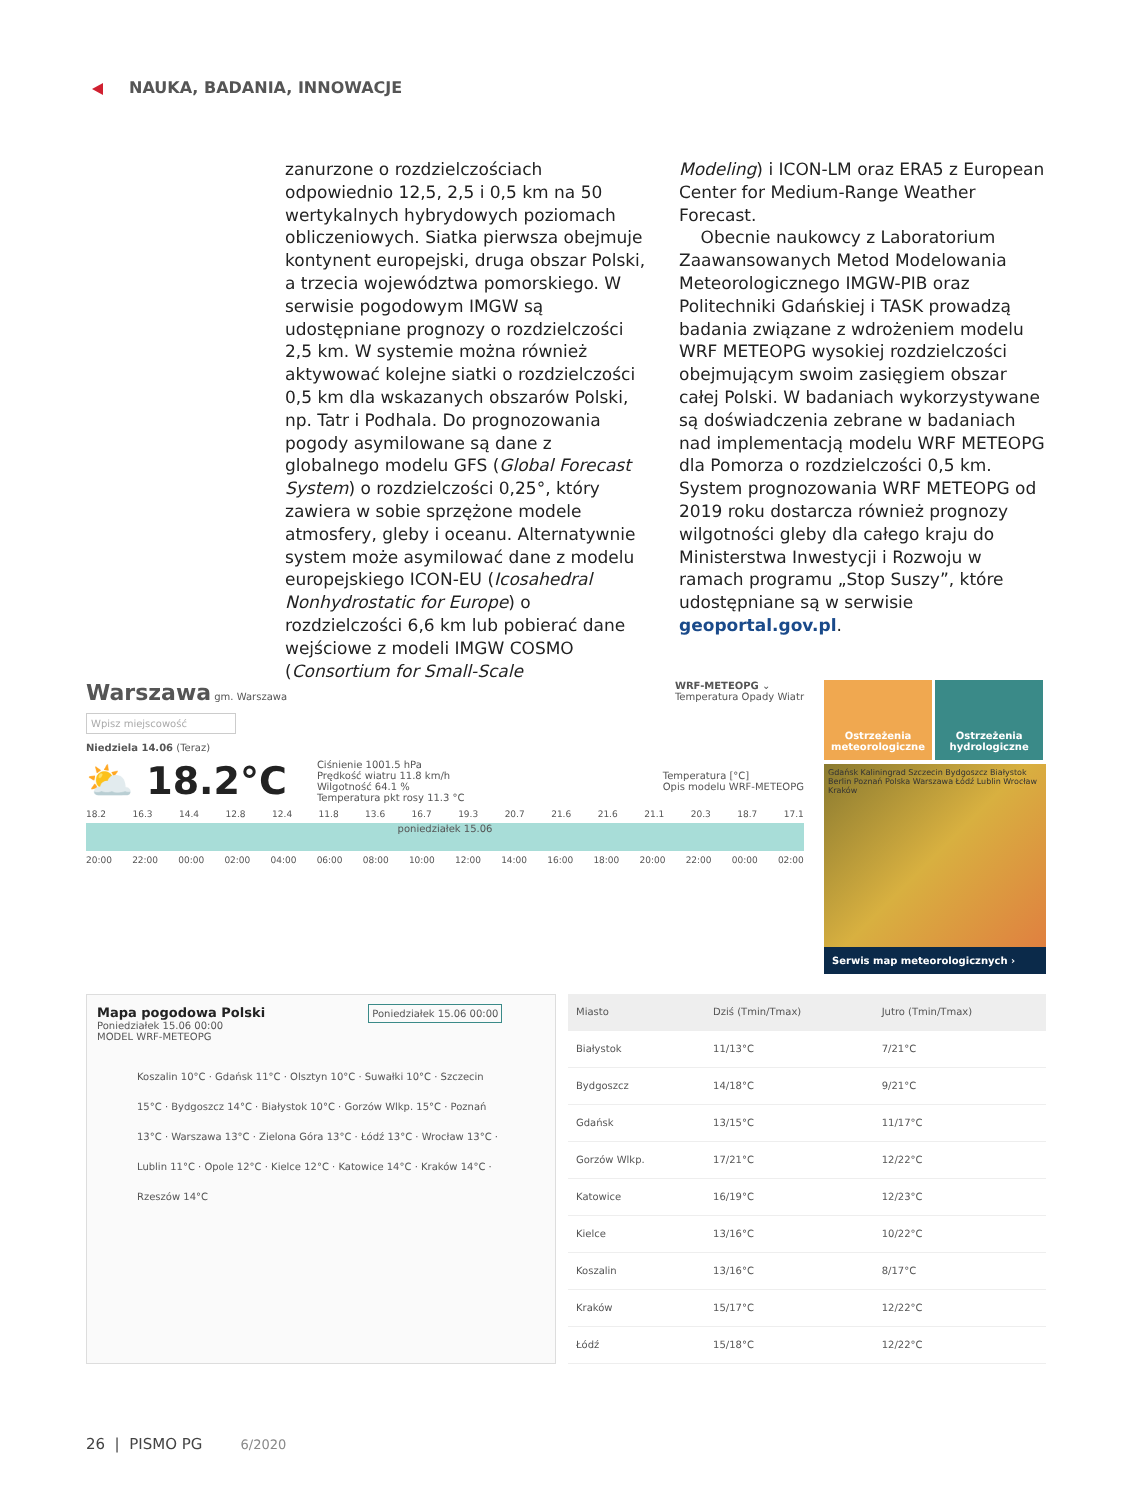NAUKA, BADANIA, INNOWACJE
zanurzone o rozdzielczościach odpowiednio 12,5, 2,5 i 0,5 km na 50 wertykalnych hybrydowych poziomach obliczeniowych. Siatka pierwsza obejmuje kontynent europejski, druga obszar Polski, a trzecia województwa pomorskiego. W serwisie pogodowym IMGW są udostępniane prognozy o rozdzielczości 2,5 km. W systemie można również aktywować kolejne siatki o rozdzielczości 0,5 km dla wskazanych obszarów Polski, np. Tatr i Podhala. Do prognozowania pogody asymilowane są dane z globalnego modelu GFS (Global Forecast System) o rozdzielczości 0,25°, który zawiera w sobie sprzężone modele atmosfery, gleby i oceanu. Alternatywnie system może asymilować dane z modelu europejskiego ICON-EU (Icosahedral Nonhydrostatic for Europe) o rozdzielczości 6,6 km lub pobierać dane wejściowe z modeli IMGW COSMO (Consortium for Small-Scale
Modeling) i ICON-LM oraz ERA5 z European Center for Medium-Range Weather Forecast.
Obecnie naukowcy z Laboratorium Zaawansowanych Metod Modelowania Meteorologicznego IMGW-PIB oraz Politechniki Gdańskiej i TASK prowadzą badania związane z wdrożeniem modelu WRF METEOPG wysokiej rozdzielczości obejmującym swoim zasięgiem obszar całej Polski. W badaniach wykorzystywane są doświadczenia zebrane w badaniach nad implementacją modelu WRF METEOPG dla Pomorza o rozdzielczości 0,5 km. System prognozowania WRF METEOPG od 2019 roku dostarcza również prognozy wilgotności gleby dla całego kraju do Ministerstwa Inwestycji i Rozwoju w ramach programu „Stop Suszy”, które udostępniane są w serwisie geoportal.gov.pl.
Warszawa gm. Warszawa WRF-METEOPG ⌄
Temperatura Opady Wiatr
Wpisz miejscowość
Niedziela 14.06 (Teraz)
⛅ 18.2°C
Ciśnienie 1001.5 hPa
Prędkość wiatru 11.8 km/h
Wilgotność 64.1 %
Temperatura pkt rosy 11.3 °C
Temperatura [°C]
Opis modelu WRF-METEOPG
18.2 16.3 14.4 12.8 12.4 11.8 13.6 16.7 19.3 20.7 21.6 21.6 21.1 20.3 18.7 17.1
poniedziałek 15.06
20:00 22:00 00:00 02:00 04:00 06:00 08:00 10:00 12:00 14:00 16:00 18:00 20:00 22:00 00:00 02:00
Ostrzeżenia meteorologiczne
Ostrzeżenia hydrologiczne
Gdańsk Kaliningrad Szczecin Bydgoszcz Białystok Berlin Poznań Polska Warszawa Łódź Lublin Wrocław Kraków
Serwis map meteorologicznych ›
Mapa pogodowa Polski Poniedziałek 15.06 00:00
Poniedziałek 15.06 00:00
MODEL WRF-METEOPG
Koszalin 10°C · Gdańsk 11°C · Olsztyn 10°C · Suwałki 10°C · Szczecin 15°C · Bydgoszcz 14°C · Białystok 10°C · Gorzów Wlkp. 15°C · Poznań 13°C · Warszawa 13°C · Zielona Góra 13°C · Łódź 13°C · Wrocław 13°C · Lublin 11°C · Opole 12°C · Kielce 12°C · Katowice 14°C · Kraków 14°C · Rzeszów 14°C
| Miasto | Dziś (Tmin/Tmax) | Jutro (Tmin/Tmax) |
| --- | --- | --- |
| Białystok | 11/13°C | 7/21°C |
| Bydgoszcz | 14/18°C | 9/21°C |
| Gdańsk | 13/15°C | 11/17°C |
| Gorzów Wlkp. | 17/21°C | 12/22°C |
| Katowice | 16/19°C | 12/23°C |
| Kielce | 13/16°C | 10/22°C |
| Koszalin | 13/16°C | 8/17°C |
| Kraków | 15/17°C | 12/22°C |
| Łódź | 15/18°C | 12/22°C |
26 | PISMO PG 6/2020